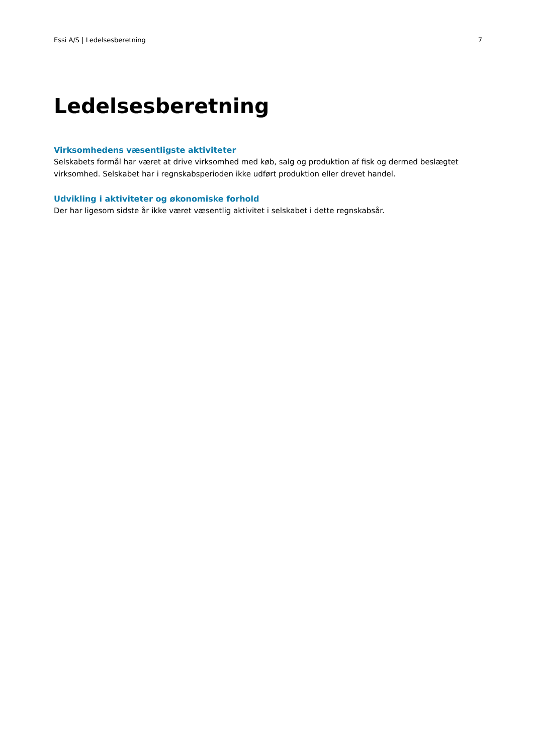Essi A/S | Ledelsesberetning 7
Ledelsesberetning
Virksomhedens væsentligste aktiviteter
Selskabets formål har været at drive virksomhed med køb, salg og produktion af fisk og dermed beslægtet virksomhed. Selskabet har i regnskabsperioden ikke udført produktion eller drevet handel.
Udvikling i aktiviteter og økonomiske forhold
Der har ligesom sidste år ikke været væsentlig aktivitet i selskabet i dette regnskabsår.